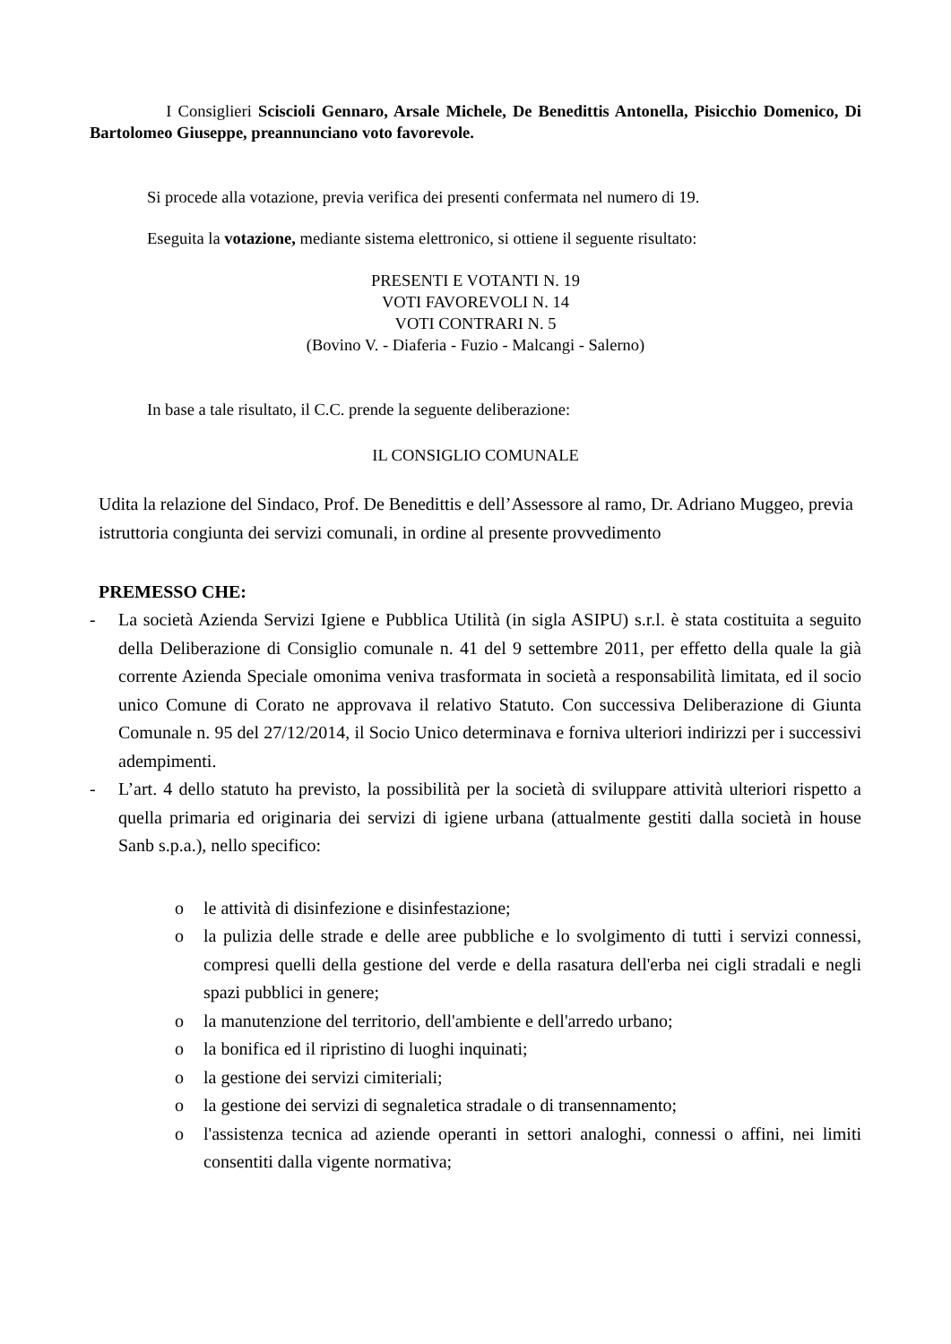I Consiglieri Sciscioli Gennaro, Arsale Michele, De Benedittis Antonella, Pisicchio Domenico, Di Bartolomeo Giuseppe, preannunciano voto favorevole.
Si procede alla votazione, previa verifica dei presenti confermata nel numero di 19.
Eseguita la votazione, mediante sistema elettronico, si ottiene il seguente risultato:
PRESENTI E VOTANTI N. 19
VOTI FAVOREVOLI N. 14
VOTI CONTRARI N. 5
(Bovino V. - Diaferia - Fuzio - Malcangi - Salerno)
In base a tale risultato, il C.C. prende la seguente deliberazione:
IL CONSIGLIO COMUNALE
Udita la relazione del Sindaco, Prof. De Benedittis e dell’Assessore al ramo, Dr. Adriano Muggeo, previa istruttoria congiunta dei servizi comunali, in ordine al presente provvedimento
PREMESSO CHE:
- La società Azienda Servizi Igiene e Pubblica Utilità (in sigla ASIPU) s.r.l. è stata costituita a seguito della Deliberazione di Consiglio comunale n. 41 del 9 settembre 2011, per effetto della quale la già corrente Azienda Speciale omonima veniva trasformata in società a responsabilità limitata, ed il socio unico Comune di Corato ne approvava il relativo Statuto. Con successiva Deliberazione di Giunta Comunale n. 95 del 27/12/2014, il Socio Unico determinava e forniva ulteriori indirizzi per i successivi adempimenti.
- L’art. 4 dello statuto ha previsto, la possibilità per la società di sviluppare attività ulteriori rispetto a quella primaria ed originaria dei servizi di igiene urbana (attualmente gestiti dalla società in house Sanb s.p.a.), nello specifico:
o le attività di disinfezione e disinfestazione;
o la pulizia delle strade e delle aree pubbliche e lo svolgimento di tutti i servizi connessi, compresi quelli della gestione del verde e della rasatura dell'erba nei cigli stradali e negli spazi pubblici in genere;
o la manutenzione del territorio, dell'ambiente e dell'arredo urbano;
o la bonifica ed il ripristino di luoghi inquinati;
o la gestione dei servizi cimiteriali;
o la gestione dei servizi di segnaletica stradale o di transennamento;
o l'assistenza tecnica ad aziende operanti in settori analoghi, connessi o affini, nei limiti consentiti dalla vigente normativa;